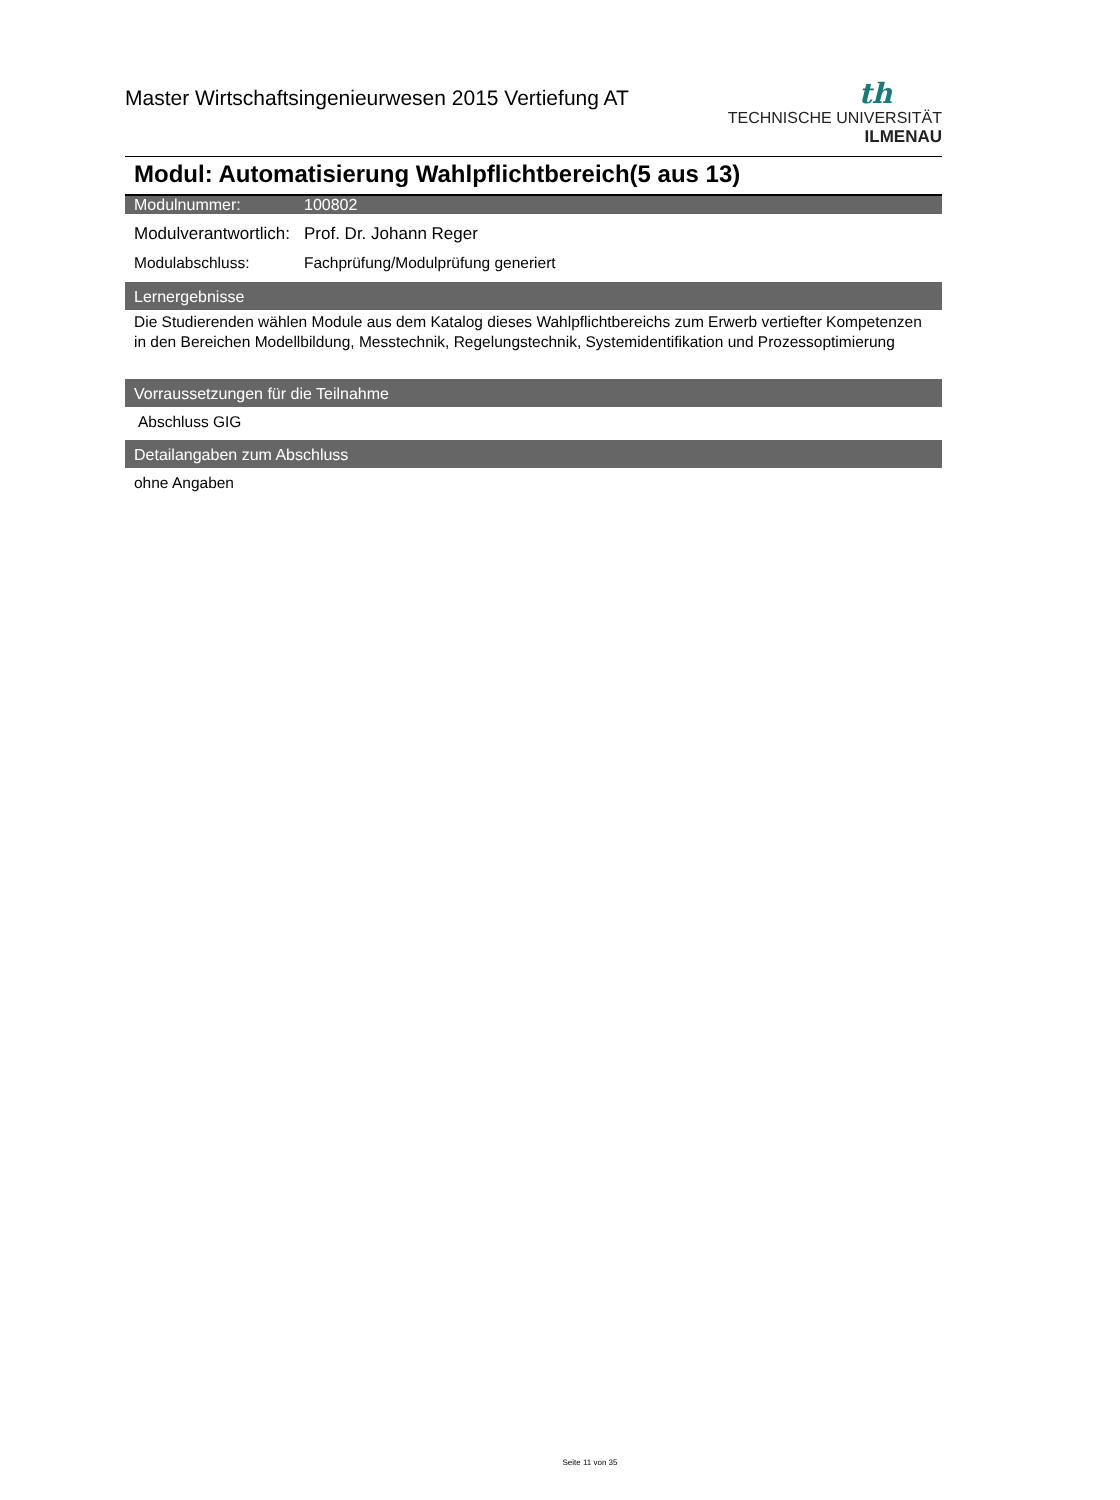Master Wirtschaftsingenieurwesen 2015 Vertiefung AT
th
TECHNISCHE UNIVERSITÄT
ILMENAU
Modul: Automatisierung Wahlpflichtbereich(5 aus 13)
Modulnummer: 100802
Modulverantwortlich: Prof. Dr. Johann Reger
Modulabschluss: Fachprüfung/Modulprüfung generiert
Lernergebnisse
Die Studierenden wählen Module aus dem Katalog dieses Wahlpflichtbereichs zum Erwerb vertiefter Kompetenzen in den Bereichen Modellbildung, Messtechnik, Regelungstechnik, Systemidentifikation und Prozessoptimierung
Vorraussetzungen für die Teilnahme
Abschluss GIG
Detailangaben zum Abschluss
ohne Angaben
Seite 11 von 35